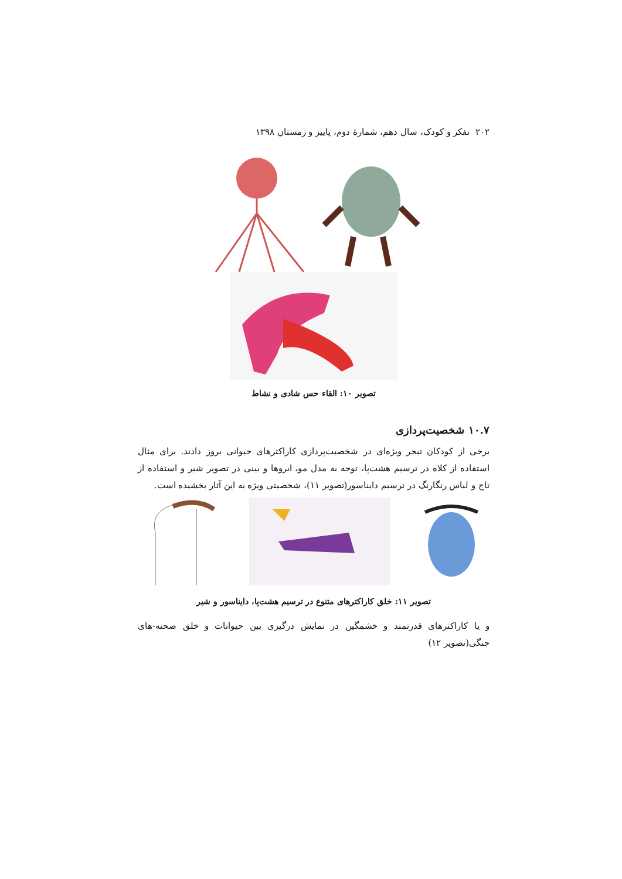۲۰۲ تفکر و کودک، سال دهم، شمارهٔ دوم، پاییز و زمستان ۱۳۹۸
تصویر ۱۰: القاء حس شادی و نشاط
۱۰.۷ شخصیت‌پردازی
برخی از کودکان تبحر ویژه‌ای در شخصیت‌پردازی کاراکترهای حیوانی بروز دادند. برای مثال استفاده از کلاه در ترسیم هشت‌پا، توجه به مدل مو، ابروها و بینی در تصویر شیر و استفاده از تاج و لباس رنگارنگ در ترسیم دایناسور(تصویر ۱۱)، شخصیتی ویژه به این آثار بخشیده است.
تصویر ۱۱: خلق کاراکترهای متنوع در ترسیم هشت‌پا، دایناسور و شیر
و یا کاراکترهای قدرتمند و خشمگین در نمایش درگیری بین حیوانات و خلق صحنه‌-های جنگی(تصویر ۱۲)